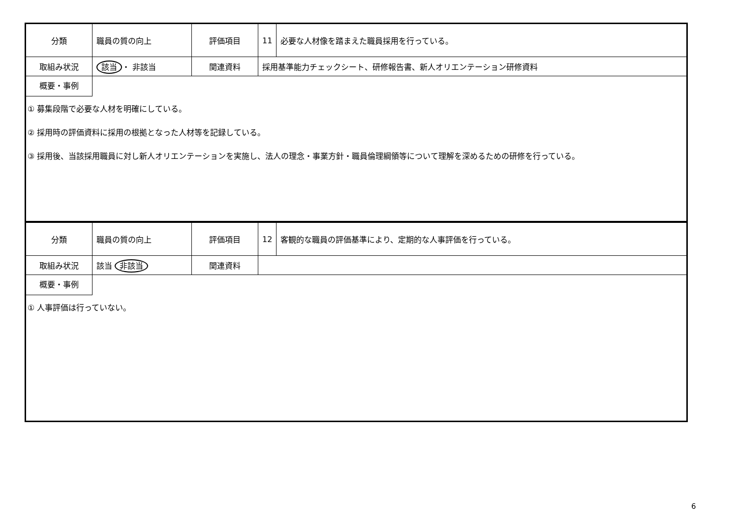| 分類 | 職員の質の向上 | 評価項目 | 11 | 必要な人材像を踏まえた職員採用を行っている。 |
| 取組み状況 | 該当 ・ 非該当 | 関連資料 | 採用基準能力チェックシート、研修報告書、新人オリエンテーション研修資料 | |
概要・事例
① 募集段階で必要な人材を明確にしている。
② 採用時の評価資料に採用の根拠となった人材等を記録している。
③ 採用後、当該採用職員に対し新人オリエンテーションを実施し、法人の理念・事業方針・職員倫理綱領等について理解を深めるための研修を行っている。
| 分類 | 職員の質の向上 | 評価項目 | 12 | 客観的な職員の評価基準により、定期的な人事評価を行っている。 |
| 取組み状況 | 該当 非該当 | 関連資料 | | |
概要・事例
① 人事評価は行っていない。
6